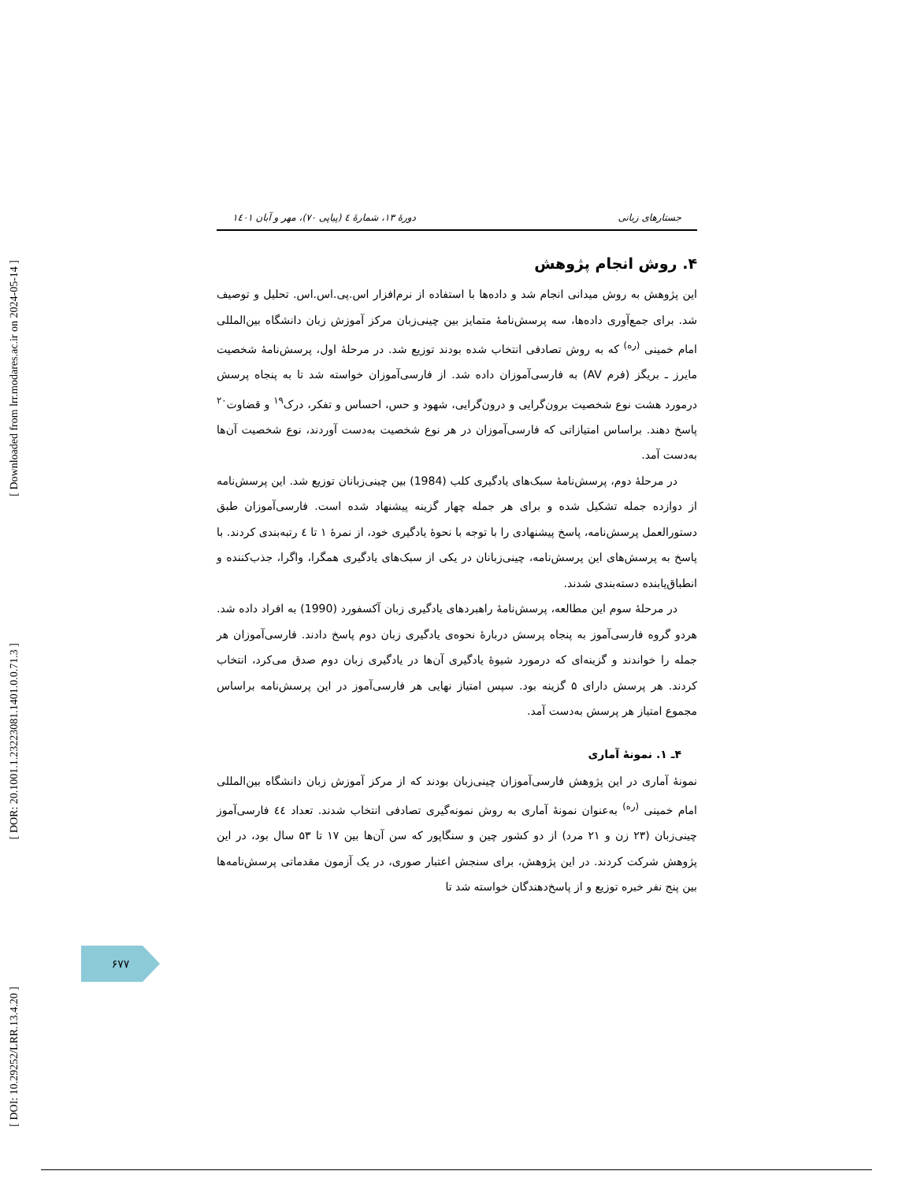[ Downloaded from lrr.modares.ac.ir on 2024-05-14 ]
[ DOR: 20.1001.1.23223081.1401.0.0.71.3 ]
[ DOI: 10.29252/LRR.13.4.20 ]
جستارهای زبانی دورهٔ ۱۳، شمارهٔ ٤ (پیاپی ۷۰)، مهر و آبان ۱٤۰۱
۴. روش انجام پژوهش
این پژوهش به روش میدانی انجام شد و داده‌ها با استفاده از نرم‌افزار اس.پی.اس.اس. تحلیل و توصیف شد. برای جمع‌آوری داده‌ها، سه پرسش‌نامهٔ متمایز بین چینی‌زبان مرکز آموزش زبان دانشگاه بین‌المللی امام خمینی <sup>(ره)</sup> که به روش تصادفی انتخاب شده بودند توزیع شد. در مرحلهٔ اول، پرسش‌نامهٔ شخصیت مایرز ـ بریگز (فرم AV) به فارسی‌آموزان داده شد. از فارسی‌آموزان خواسته شد تا به پنجاه پرسش درمورد هشت نوع شخصیت برون‌گرایی و درون‌گرایی، شهود و حس، احساس و تفکر، درک<sup>۱۹</sup> و قضاوت<sup>۲۰</sup> پاسخ دهند. براساس امتیازاتی که فارسی‌آموزان در هر نوع شخصیت به‌دست آوردند، نوع شخصیت آن‌ها به‌دست آمد.
در مرحلهٔ دوم، پرسش‌نامهٔ سبک‌های یادگیری کلب (1984) بین چینی‌زبانان توزیع شد. این پرسش‌نامه از دوازده جمله تشکیل شده و برای هر جمله چهار گزینه پیشنهاد شده است. فارسی‌آموزان طبق دستورالعمل پرسش‌نامه، پاسخ پیشنهادی را با توجه با نحوهٔ یادگیری خود، از نمرهٔ ۱ تا ٤ رتبه‌بندی کردند. با پاسخ به پرسش‌های این پرسش‌نامه، چینی‌زبانان در یکی از سبک‌های یادگیری همگرا، واگرا، جذب‌کننده و انطباق‌یابنده دسته‌بندی شدند.
در مرحلهٔ سوم این مطالعه، پرسش‌نامهٔ راهبردهای یادگیری زبان آکسفورد (1990) به افراد داده شد. هردو گروه فارسی‌آموز به پنجاه پرسش دربارهٔ نحوه‌ی یادگیری زبان دوم پاسخ دادند. فارسی‌آموزان هر جمله را خواندند و گزینه‌ای که درمورد شیوهٔ یادگیری آن‌ها در یادگیری زبان دوم صدق می‌کرد، انتخاب کردند. هر پرسش دارای ۵ گزینه بود. سپس امتیاز نهایی هر فارسی‌آموز در این پرسش‌نامه براساس مجموع امتیاز هر پرسش به‌دست آمد.
۴ـ ۱. نمونهٔ آماری
نمونهٔ آماری در این پژوهش فارسی‌آموزان چینی‌زبان بودند که از مرکز آموزش زبان دانشگاه بین‌المللی امام خمینی <sup>(ره)</sup> به‌عنوان نمونهٔ آماری به روش نمونه‌گیری تصادفی انتخاب شدند. تعداد ٤٤ فارسی‌آموز چینی‌زبان (۲۳ زن و ۲۱ مرد) از دو کشور چین و سنگاپور که سن آن‌ها بین ۱۷ تا ۵۳ سال بود، در این پژوهش شرکت کردند. در این پژوهش، برای سنجش اعتبار صوری، در یک آزمون مقدماتی پرسش‌نامه‌ها بین پنج نفر خبره توزیع و از پاسخ‌دهندگان خواسته شد تا
۶۷۷